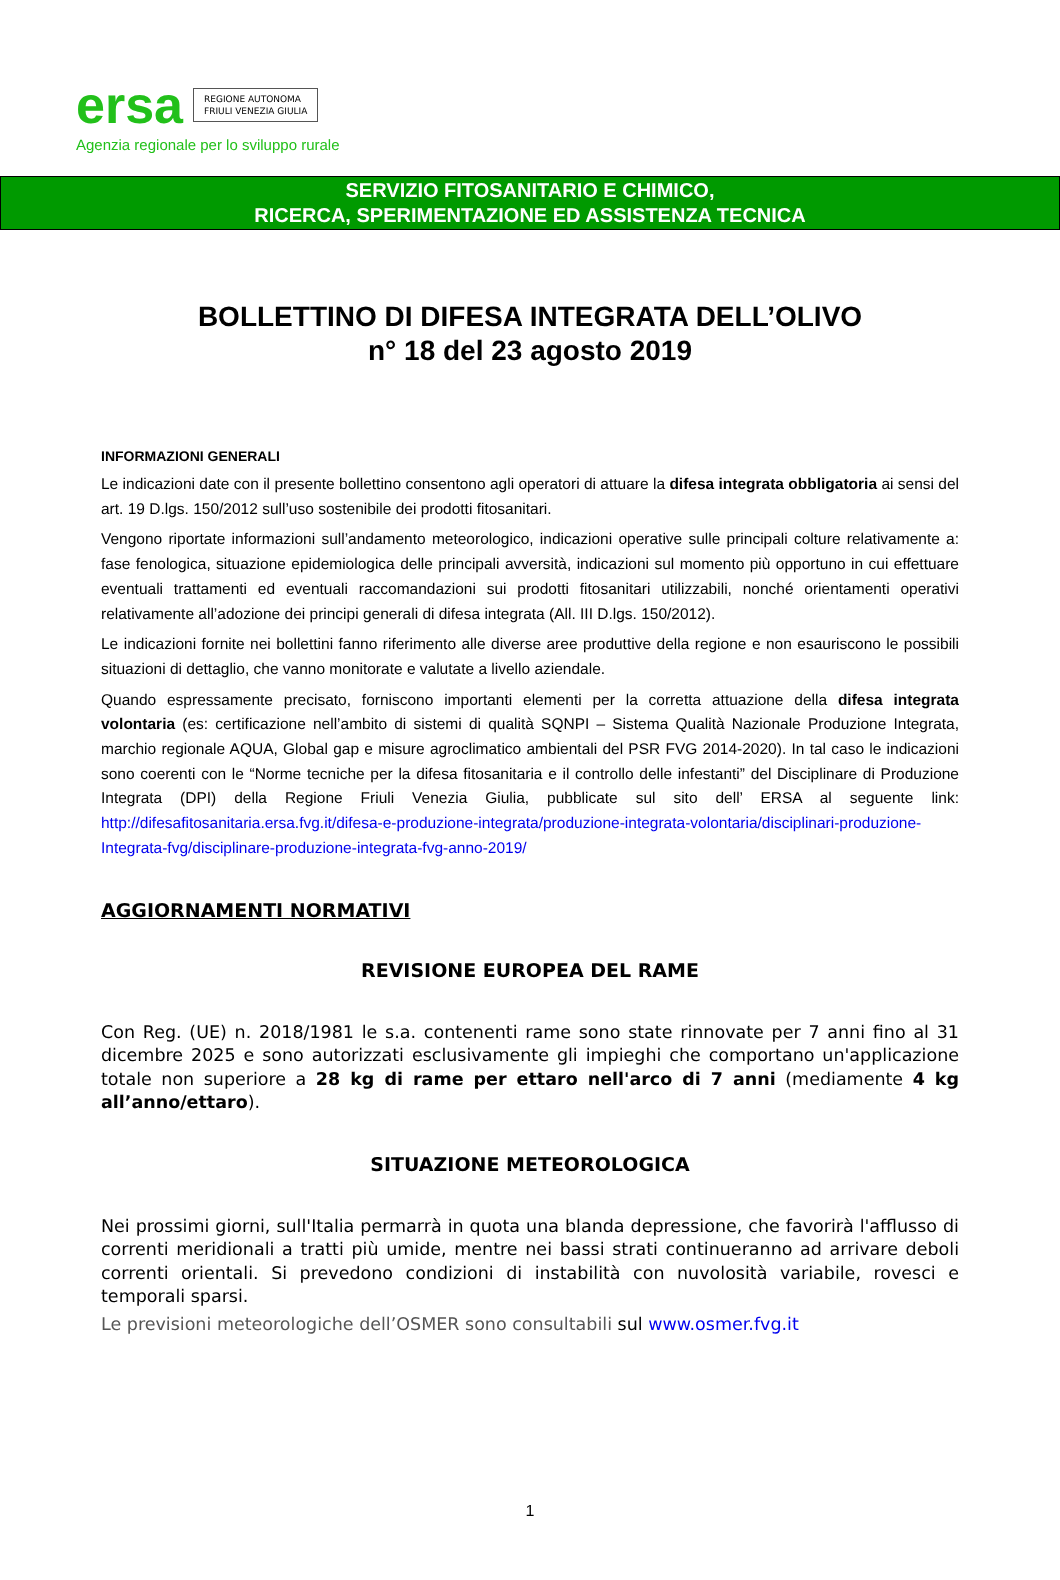ersa REGIONE AUTONOMA
FRIULI VENEZIA GIULIA
Agenzia regionale per lo sviluppo rurale
SERVIZIO FITOSANITARIO E CHIMICO,
RICERCA, SPERIMENTAZIONE ED ASSISTENZA TECNICA
BOLLETTINO DI DIFESA INTEGRATA DELL’OLIVO
n° 18 del 23 agosto 2019
INFORMAZIONI GENERALI
Le indicazioni date con il presente bollettino consentono agli operatori di attuare la difesa integrata obbligatoria ai sensi del art. 19 D.lgs. 150/2012 sull’uso sostenibile dei prodotti fitosanitari.
Vengono riportate informazioni sull’andamento meteorologico, indicazioni operative sulle principali colture relativamente a: fase fenologica, situazione epidemiologica delle principali avversità, indicazioni sul momento più opportuno in cui effettuare eventuali trattamenti ed eventuali raccomandazioni sui prodotti fitosanitari utilizzabili, nonché orientamenti operativi relativamente all’adozione dei principi generali di difesa integrata (All. III D.lgs. 150/2012).
Le indicazioni fornite nei bollettini fanno riferimento alle diverse aree produttive della regione e non esauriscono le possibili situazioni di dettaglio, che vanno monitorate e valutate a livello aziendale.
Quando espressamente precisato, forniscono importanti elementi per la corretta attuazione della difesa integrata volontaria (es: certificazione nell’ambito di sistemi di qualità SQNPI – Sistema Qualità Nazionale Produzione Integrata, marchio regionale AQUA, Global gap e misure agroclimatico ambientali del PSR FVG 2014-2020). In tal caso le indicazioni sono coerenti con le “Norme tecniche per la difesa fitosanitaria e il controllo delle infestanti” del Disciplinare di Produzione Integrata (DPI) della Regione Friuli Venezia Giulia, pubblicate sul sito dell’ ERSA al seguente link: http://difesafitosanitaria.ersa.fvg.it/difesa-e-produzione-integrata/produzione-integrata-volontaria/disciplinari-produzione-Integrata-fvg/disciplinare-produzione-integrata-fvg-anno-2019/
AGGIORNAMENTI NORMATIVI
REVISIONE EUROPEA DEL RAME
Con Reg. (UE) n. 2018/1981 le s.a. contenenti rame sono state rinnovate per 7 anni fino al 31 dicembre 2025 e sono autorizzati esclusivamente gli impieghi che comportano un'applicazione totale non superiore a 28 kg di rame per ettaro nell'arco di 7 anni (mediamente 4 kg all’anno/ettaro).
SITUAZIONE METEOROLOGICA
Nei prossimi giorni, sull'Italia permarrà in quota una blanda depressione, che favorirà l'afflusso di correnti meridionali a tratti più umide, mentre nei bassi strati continueranno ad arrivare deboli correnti orientali. Si prevedono condizioni di instabilità con nuvolosità variabile, rovesci e temporali sparsi.
Le previsioni meteorologiche dell’OSMER sono consultabili sul www.osmer.fvg.it
1